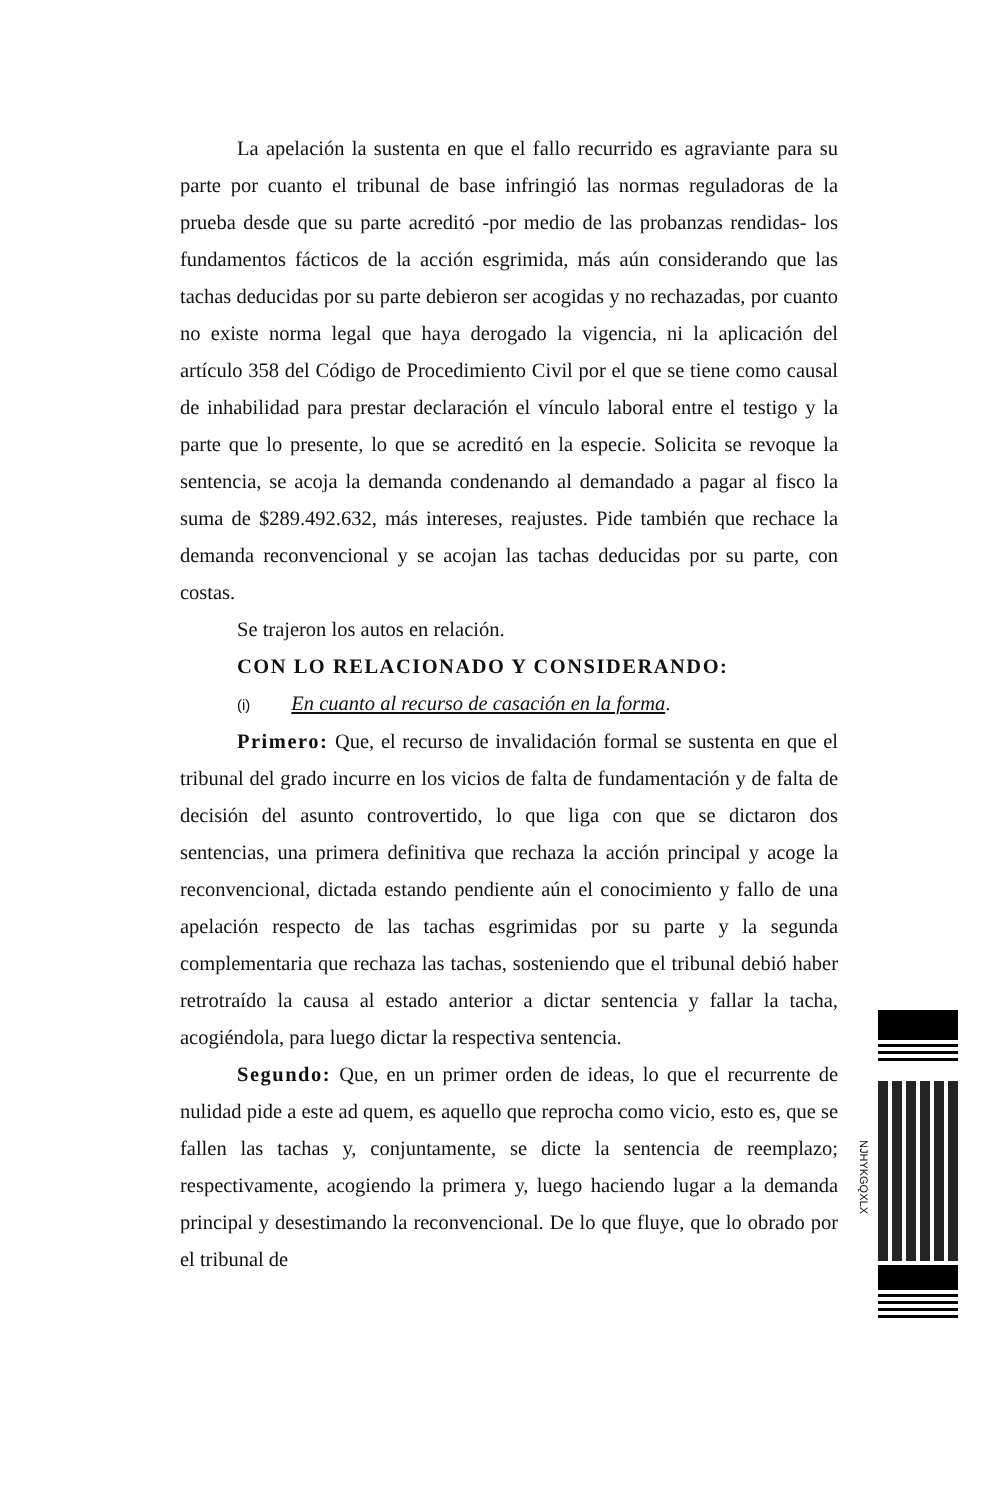La apelación la sustenta en que el fallo recurrido es agraviante para su parte por cuanto el tribunal de base infringió las normas reguladoras de la prueba desde que su parte acreditó -por medio de las probanzas rendidas- los fundamentos fácticos de la acción esgrimida, más aún considerando que las tachas deducidas por su parte debieron ser acogidas y no rechazadas, por cuanto no existe norma legal que haya derogado la vigencia, ni la aplicación del artículo 358 del Código de Procedimiento Civil por el que se tiene como causal de inhabilidad para prestar declaración el vínculo laboral entre el testigo y la parte que lo presente, lo que se acreditó en la especie. Solicita se revoque la sentencia, se acoja la demanda condenando al demandado a pagar al fisco la suma de $289.492.632, más intereses, reajustes. Pide también que rechace la demanda reconvencional y se acojan las tachas deducidas por su parte, con costas.
Se trajeron los autos en relación.
CON LO RELACIONADO Y CONSIDERANDO:
(i) En cuanto al recurso de casación en la forma.
Primero: Que, el recurso de invalidación formal se sustenta en que el tribunal del grado incurre en los vicios de falta de fundamentación y de falta de decisión del asunto controvertido, lo que liga con que se dictaron dos sentencias, una primera definitiva que rechaza la acción principal y acoge la reconvencional, dictada estando pendiente aún el conocimiento y fallo de una apelación respecto de las tachas esgrimidas por su parte y la segunda complementaria que rechaza las tachas, sosteniendo que el tribunal debió haber retrotraído la causa al estado anterior a dictar sentencia y fallar la tacha, acogiéndola, para luego dictar la respectiva sentencia.
Segundo: Que, en un primer orden de ideas, lo que el recurrente de nulidad pide a este ad quem, es aquello que reprocha como vicio, esto es, que se fallen las tachas y, conjuntamente, se dicte la sentencia de reemplazo; respectivamente, acogiendo la primera y, luego haciendo lugar a la demanda principal y desestimando la reconvencional. De lo que fluye, que lo obrado por el tribunal de
NJHYKGQXLX